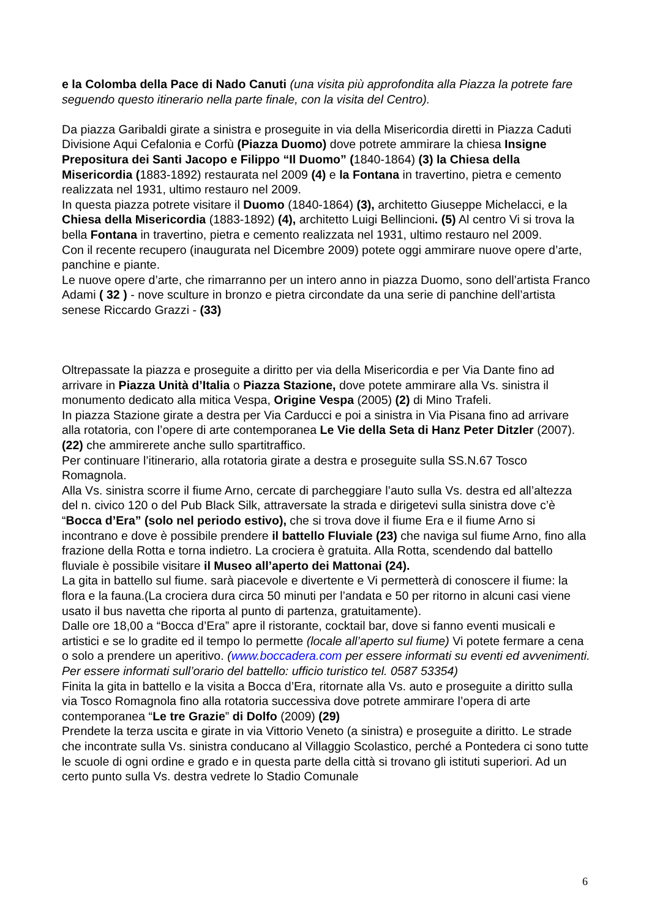e la Colomba della Pace di Nado Canuti (una visita più approfondita alla Piazza la potrete fare seguendo questo itinerario nella parte finale, con la visita del Centro).
Da piazza Garibaldi girate a sinistra e proseguite in via della Misericordia diretti in Piazza Caduti Divisione Aqui Cefalonia e Corfù (Piazza Duomo) dove potrete ammirare la chiesa Insigne Prepositura dei Santi Jacopo e Filippo “Il Duomo” (1840-1864) (3) la Chiesa della Misericordia (1883-1892) restaurata nel 2009 (4) e la Fontana in travertino, pietra e cemento realizzata nel 1931, ultimo restauro nel 2009.
In questa piazza potrete visitare il Duomo (1840-1864) (3), architetto Giuseppe Michelacci, e la Chiesa della Misericordia (1883-1892) (4), architetto Luigi Bellincioni. (5) Al centro Vi si trova la bella Fontana in travertino, pietra e cemento realizzata nel 1931, ultimo restauro nel 2009.
Con il recente recupero (inaugurata nel Dicembre 2009) potete oggi ammirare nuove opere d’arte, panchine e piante.
Le nuove opere d’arte, che rimarranno per un intero anno in piazza Duomo, sono dell’artista Franco Adami ( 32 ) - nove sculture in bronzo e pietra circondate da una serie di panchine dell’artista senese Riccardo Grazzi - (33)
Oltrepassate la piazza e proseguite a diritto per via della Misericordia e per Via Dante fino ad arrivare in Piazza Unità d’Italia o Piazza Stazione, dove potete ammirare alla Vs. sinistra il monumento dedicato alla mitica Vespa, Origine Vespa (2005) (2) di Mino Trafeli.
In piazza Stazione girate a destra per Via Carducci e poi a sinistra in Via Pisana fino ad arrivare alla rotatoria, con l’opere di arte contemporanea Le Vie della Seta di Hanz Peter Ditzler (2007). (22) che ammirerete anche sullo spartitraffico.
Per continuare l’itinerario, alla rotatoria girate a destra e proseguite sulla SS.N.67 Tosco Romagnola.
Alla Vs. sinistra scorre il fiume Arno, cercate di parcheggiare l’auto sulla Vs. destra ed all’altezza del n. civico 120 o del Pub Black Silk, attraversate la strada e dirigetevi sulla sinistra dove c’è “Bocca d’Era” (solo nel periodo estivo), che si trova dove il fiume Era e il fiume Arno si incontrano e dove è possibile prendere il battello Fluviale (23) che naviga sul fiume Arno, fino alla frazione della Rotta e torna indietro. La crociera è gratuita. Alla Rotta, scendendo dal battello fluviale è possibile visitare il Museo all’aperto dei Mattonai (24).
La gita in battello sul fiume. sarà piacevole e divertente e Vi permetterà di conoscere il fiume: la flora e la fauna.(La crociera dura circa 50 minuti per l’andata e 50 per ritorno in alcuni casi viene usato il bus navetta che riporta al punto di partenza, gratuitamente).
Dalle ore 18,00 a “Bocca d’Era” apre il ristorante, cocktail bar, dove si fanno eventi musicali e artistici e se lo gradite ed il tempo lo permette (locale all’aperto sul fiume) Vi potete fermare a cena o solo a prendere un aperitivo. (www.boccadera.com per essere informati su eventi ed avvenimenti. Per essere informati sull’orario del battello: ufficio turistico tel. 0587 53354)
Finita la gita in battello e la visita a Bocca d’Era, ritornate alla Vs. auto e proseguite a diritto sulla via Tosco Romagnola fino alla rotatoria successiva dove potrete ammirare l’opera di arte contemporanea “Le tre Grazie” di Dolfo (2009) (29)
Prendete la terza uscita e girate in via Vittorio Veneto (a sinistra) e proseguite a diritto. Le strade che incontrate sulla Vs. sinistra conducano al Villaggio Scolastico, perché a Pontedera ci sono tutte le scuole di ogni ordine e grado e in questa parte della città si trovano gli istituti superiori. Ad un certo punto sulla Vs. destra vedrete lo Stadio Comunale
6